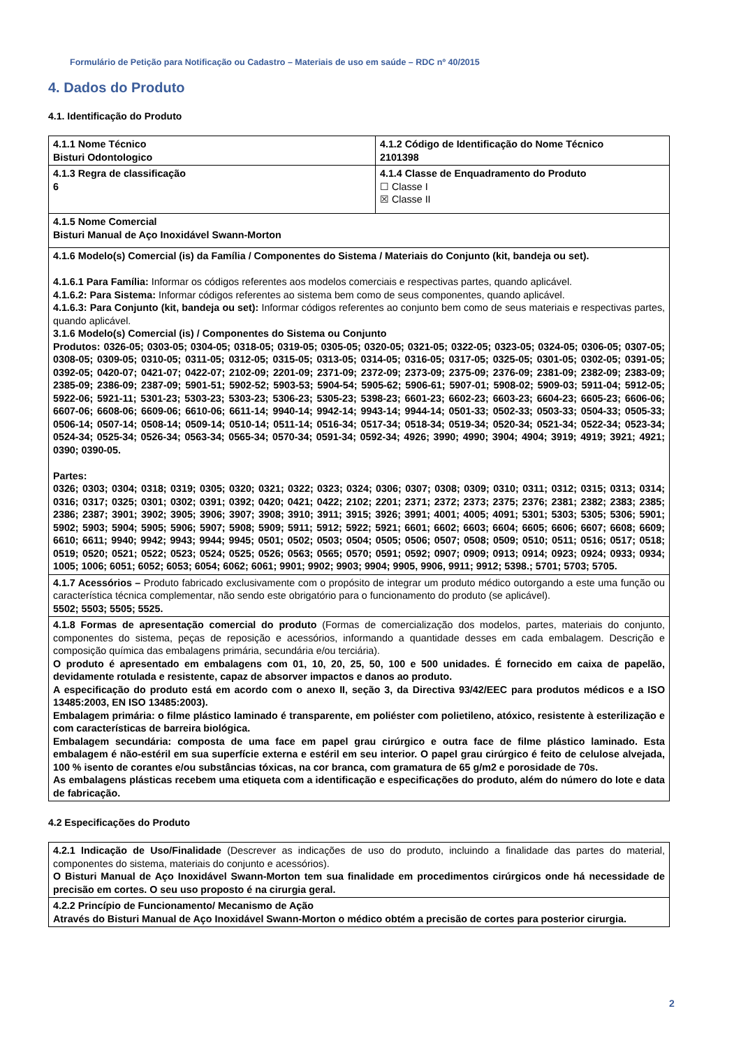Formulário de Petição para Notificação ou Cadastro – Materiais de uso em saúde – RDC nº 40/2015
4. Dados do Produto
4.1. Identificação do Produto
| 4.1.1 Nome Técnico Bisturi Odontologico | 4.1.2 Código de Identificação do Nome Técnico 2101398 |
| 4.1.3 Regra de classificação 6 | 4.1.4 Classe de Enquadramento do Produto ☐ Classe I ☒ Classe II |
| 4.1.5 Nome Comercial Bisturi Manual de Aço Inoxidável Swann-Morton | |
| 4.1.6 Modelo(s) Comercial (is) da Família / Componentes do Sistema / Materiais do Conjunto (kit, bandeja ou set). 4.1.6.1 Para Família: Informar os códigos referentes aos modelos comerciais e respectivas partes, quando aplicável. 4.1.6.2: Para Sistema: Informar códigos referentes ao sistema bem como de seus componentes, quando aplicável. 4.1.6.3: Para Conjunto (kit, bandeja ou set): Informar códigos referentes ao conjunto bem como de seus materiais e respectivas partes, quando aplicável. 3.1.6 Modelo(s) Comercial (is) / Componentes do Sistema ou Conjunto Produtos: 0326-05; 0303-05; 0304-05; 0318-05; 0319-05; 0305-05; 0320-05; 0321-05; 0322-05; 0323-05; 0324-05; 0306-05; 0307-05; 0308-05; 0309-05; 0310-05; 0311-05; 0312-05; 0315-05; 0313-05; 0314-05; 0316-05; 0317-05; 0325-05; 0301-05; 0302-05; 0391-05; 0392-05; 0420-07; 0421-07; 0422-07; 2102-09; 2201-09; 2371-09; 2372-09; 2373-09; 2375-09; 2376-09; 2381-09; 2382-09; 2383-09; 2385-09; 2386-09; 2387-09; 5901-51; 5902-52; 5903-53; 5904-54; 5905-62; 5906-61; 5907-01; 5908-02; 5909-03; 5911-04; 5912-05; 5922-06; 5921-11; 5301-23; 5303-23; 5303-23; 5306-23; 5305-23; 5398-23; 6601-23; 6602-23; 6603-23; 6604-23; 6605-23; 6606-06; 6607-06; 6608-06; 6609-06; 6610-06; 6611-14; 9940-14; 9942-14; 9943-14; 9944-14; 0501-33; 0502-33; 0503-33; 0504-33; 0505-33; 0506-14; 0507-14; 0508-14; 0509-14; 0510-14; 0511-14; 0516-34; 0517-34; 0518-34; 0519-34; 0520-34; 0521-34; 0522-34; 0523-34; 0524-34; 0525-34; 0526-34; 0563-34; 0565-34; 0570-34; 0591-34; 0592-34; 4926; 3990; 4990; 3904; 4904; 3919; 4919; 3921; 4921; 0390; 0390-05. Partes: 0326; 0303; 0304; 0318; 0319; 0305; 0320; 0321; 0322; 0323; 0324; 0306; 0307; 0308; 0309; 0310; 0311; 0312; 0315; 0313; 0314; 0316; 0317; 0325; 0301; 0302; 0391; 0392; 0420; 0421; 0422; 2102; 2201; 2371; 2372; 2373; 2375; 2376; 2381; 2382; 2383; 2385; 2386; 2387; 3901; 3902; 3905; 3906; 3907; 3908; 3910; 3911; 3915; 3926; 3991; 4001; 4005; 4091; 5301; 5303; 5305; 5306; 5901; 5902; 5903; 5904; 5905; 5906; 5907; 5908; 5909; 5911; 5912; 5922; 5921; 6601; 6602; 6603; 6604; 6605; 6606; 6607; 6608; 6609; 6610; 6611; 9940; 9942; 9943; 9944; 9945; 0501; 0502; 0503; 0504; 0505; 0506; 0507; 0508; 0509; 0510; 0511; 0516; 0517; 0518; 0519; 0520; 0521; 0522; 0523; 0524; 0525; 0526; 0563; 0565; 0570; 0591; 0592; 0907; 0909; 0913; 0914; 0923; 0924; 0933; 0934; 1005; 1006; 6051; 6052; 6053; 6054; 6062; 6061; 9901; 9902; 9903; 9904; 9905, 9906, 9911; 9912; 5398.; 5701; 5703; 5705. | |
| 4.1.7 Acessórios – Produto fabricado exclusivamente com o propósito de integrar um produto médico outorgando a este uma função ou característica técnica complementar, não sendo este obrigatório para o funcionamento do produto (se aplicável). 5502; 5503; 5505; 5525. | |
| 4.1.8 Formas de apresentação comercial do produto (Formas de comercialização dos modelos, partes, materiais do conjunto, componentes do sistema, peças de reposição e acessórios, informando a quantidade desses em cada embalagem. Descrição e composição química das embalagens primária, secundária e/ou terciária). O produto é apresentado em embalagens com 01, 10, 20, 25, 50, 100 e 500 unidades. É fornecido em caixa de papelão, devidamente rotulada e resistente, capaz de absorver impactos e danos ao produto. A especificação do produto está em acordo com o anexo II, seção 3, da Directiva 93/42/EEC para produtos médicos e a ISO 13485:2003, EN ISO 13485:2003). Embalagem primária: o filme plástico laminado é transparente, em poliéster com polietileno, atóxico, resistente à esterilização e com características de barreira biológica. Embalagem secundária: composta de uma face em papel grau cirúrgico e outra face de filme plástico laminado. Esta embalagem é não-estéril em sua superfície externa e estéril em seu interior. O papel grau cirúrgico é feito de celulose alvejada, 100 % isento de corantes e/ou substâncias tóxicas, na cor branca, com gramatura de 65 g/m2 e porosidade de 70s. As embalagens plásticas recebem uma etiqueta com a identificação e especificações do produto, além do número do lote e data de fabricação. | |
4.2 Especificações do Produto
| 4.2.1 Indicação de Uso/Finalidade (Descrever as indicações de uso do produto, incluindo a finalidade das partes do material, componentes do sistema, materiais do conjunto e acessórios). O Bisturi Manual de Aço Inoxidável Swann-Morton tem sua finalidade em procedimentos cirúrgicos onde há necessidade de precisão em cortes. O seu uso proposto é na cirurgia geral. |
| 4.2.2 Princípio de Funcionamento/ Mecanismo de Ação Através do Bisturi Manual de Aço Inoxidável Swann-Morton o médico obtém a precisão de cortes para posterior cirurgia. |
2